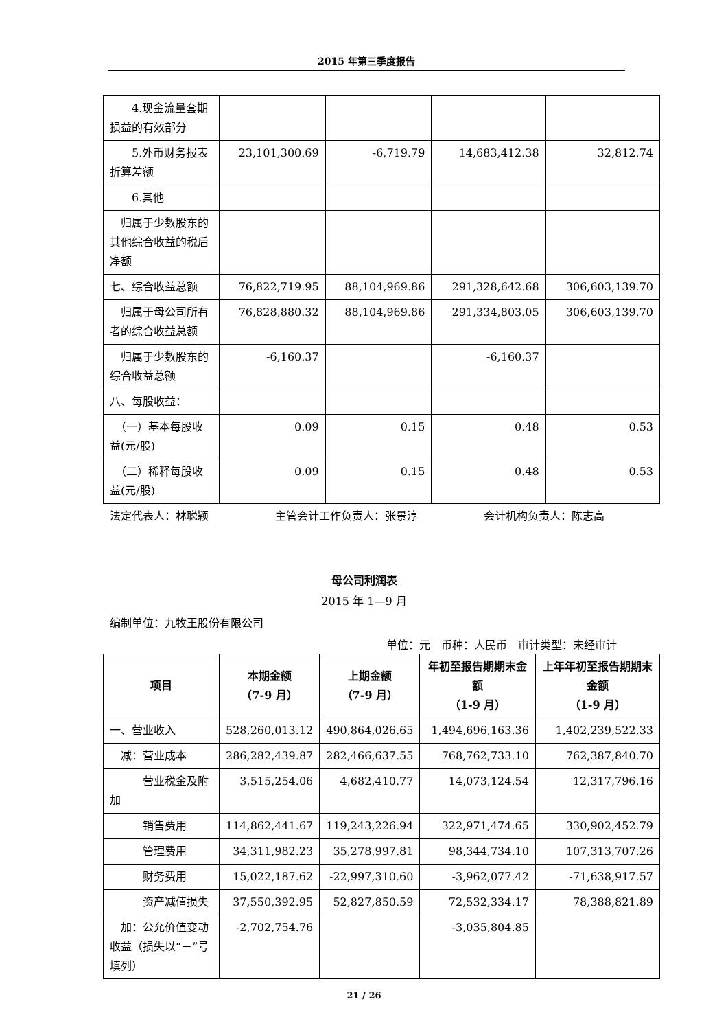2015 年第三季度报告
| 4.现金流量套期损益的有效部分 | | | | |
| 5.外币财务报表折算差额 | 23,101,300.69 | -6,719.79 | 14,683,412.38 | 32,812.74 |
| 6.其他 | | | | |
| 归属于少数股东的其他综合收益的税后净额 | | | | |
| 七、综合收益总额 | 76,822,719.95 | 88,104,969.86 | 291,328,642.68 | 306,603,139.70 |
| 归属于母公司所有者的综合收益总额 | 76,828,880.32 | 88,104,969.86 | 291,334,803.05 | 306,603,139.70 |
| 归属于少数股东的综合收益总额 | -6,160.37 | | -6,160.37 | |
| 八、每股收益： | | | | |
| （一）基本每股收益(元/股) | 0.09 | 0.15 | 0.48 | 0.53 |
| （二）稀释每股收益(元/股) | 0.09 | 0.15 | 0.48 | 0.53 |
法定代表人：林聪颖 主管会计工作负责人：张景淳 会计机构负责人：陈志高
母公司利润表
2015 年 1—9 月
编制单位：九牧王股份有限公司
单位：元　币种：人民币　审计类型：未经审计
| 项目 | 本期金额 （7-9 月） | 上期金额 （7-9 月） | 年初至报告期期末金额 （1-9 月） | 上年年初至报告期期末金额 （1-9 月） |
| --- | --- | --- | --- | --- |
| 一、营业收入 | 528,260,013.12 | 490,864,026.65 | 1,494,696,163.36 | 1,402,239,522.33 |
| 减：营业成本 | 286,282,439.87 | 282,466,637.55 | 768,762,733.10 | 762,387,840.70 |
| 营业税金及附加 | 3,515,254.06 | 4,682,410.77 | 14,073,124.54 | 12,317,796.16 |
| 销售费用 | 114,862,441.67 | 119,243,226.94 | 322,971,474.65 | 330,902,452.79 |
| 管理费用 | 34,311,982.23 | 35,278,997.81 | 98,344,734.10 | 107,313,707.26 |
| 财务费用 | 15,022,187.62 | -22,997,310.60 | -3,962,077.42 | -71,638,917.57 |
| 资产减值损失 | 37,550,392.95 | 52,827,850.59 | 72,532,334.17 | 78,388,821.89 |
| 加：公允价值变动收益（损失以“－”号填列） | -2,702,754.76 | | -3,035,804.85 | |
21 / 26